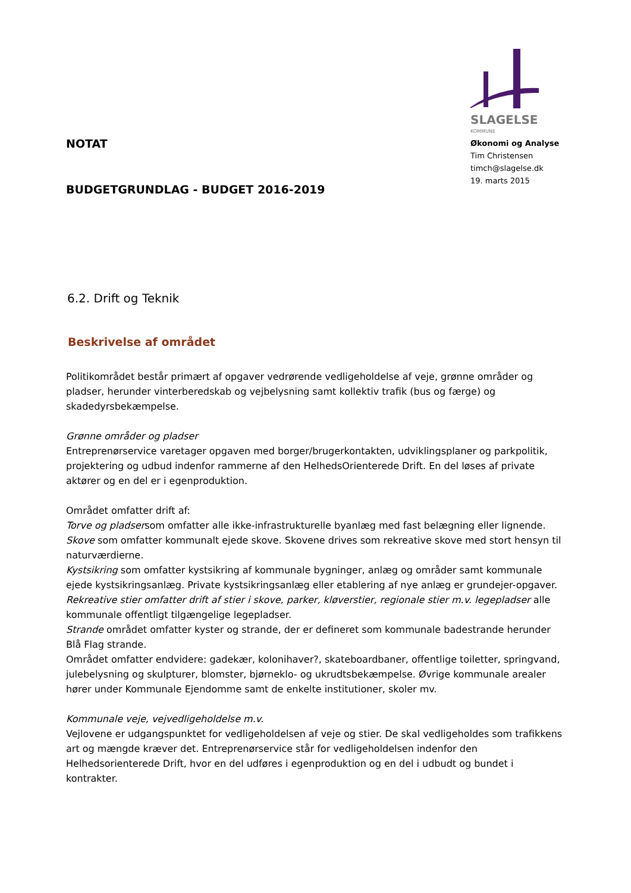NOTAT
BUDGETGRUNDLAG - BUDGET 2016-2019
SLAGELSE
KOMMUNE
Økonomi og Analyse
Tim Christensen
timch@slagelse.dk
19. marts 2015
6.2. Drift og Teknik
Beskrivelse af området
Politikområdet består primært af opgaver vedrørende vedligeholdelse af veje, grønne områder og pladser, herunder vinterberedskab og vejbelysning samt kollektiv trafik (bus og færge) og skadedyrsbekæmpelse.
Grønne områder og pladser
Entreprenørservice varetager opgaven med borger/brugerkontakten, udviklingsplaner og parkpolitik, projektering og udbud indenfor rammerne af den HelhedsOrienterede Drift. En del løses af private aktører og en del er i egenproduktion.
Området omfatter drift af:
Torve og pladsersom omfatter alle ikke-infrastrukturelle byanlæg med fast belægning eller lignende.
Skove som omfatter kommunalt ejede skove. Skovene drives som rekreative skove med stort hensyn til naturværdierne.
Kystsikring som omfatter kystsikring af kommunale bygninger, anlæg og områder samt kommunale ejede kystsikringsanlæg. Private kystsikringsanlæg eller etablering af nye anlæg er grundejer-opgaver.
Rekreative stier omfatter drift af stier i skove, parker, kløverstier, regionale stier m.v. legepladser alle kommunale offentligt tilgængelige legepladser.
Strande området omfatter kyster og strande, der er defineret som kommunale badestrande herunder Blå Flag strande.
Området omfatter endvidere: gadekær, kolonihaver?, skateboardbaner, offentlige toiletter, springvand, julebelysning og skulpturer, blomster, bjørneklo- og ukrudtsbekæmpelse. Øvrige kommunale arealer hører under Kommunale Ejendomme samt de enkelte institutioner, skoler mv.
Kommunale veje, vejvedligeholdelse m.v.
Vejlovene er udgangspunktet for vedligeholdelsen af veje og stier. De skal vedligeholdes som trafikkens art og mængde kræver det. Entreprenørservice står for vedligeholdelsen indenfor den Helhedsorienterede Drift, hvor en del udføres i egenproduktion og en del i udbudt og bundet i kontrakter.